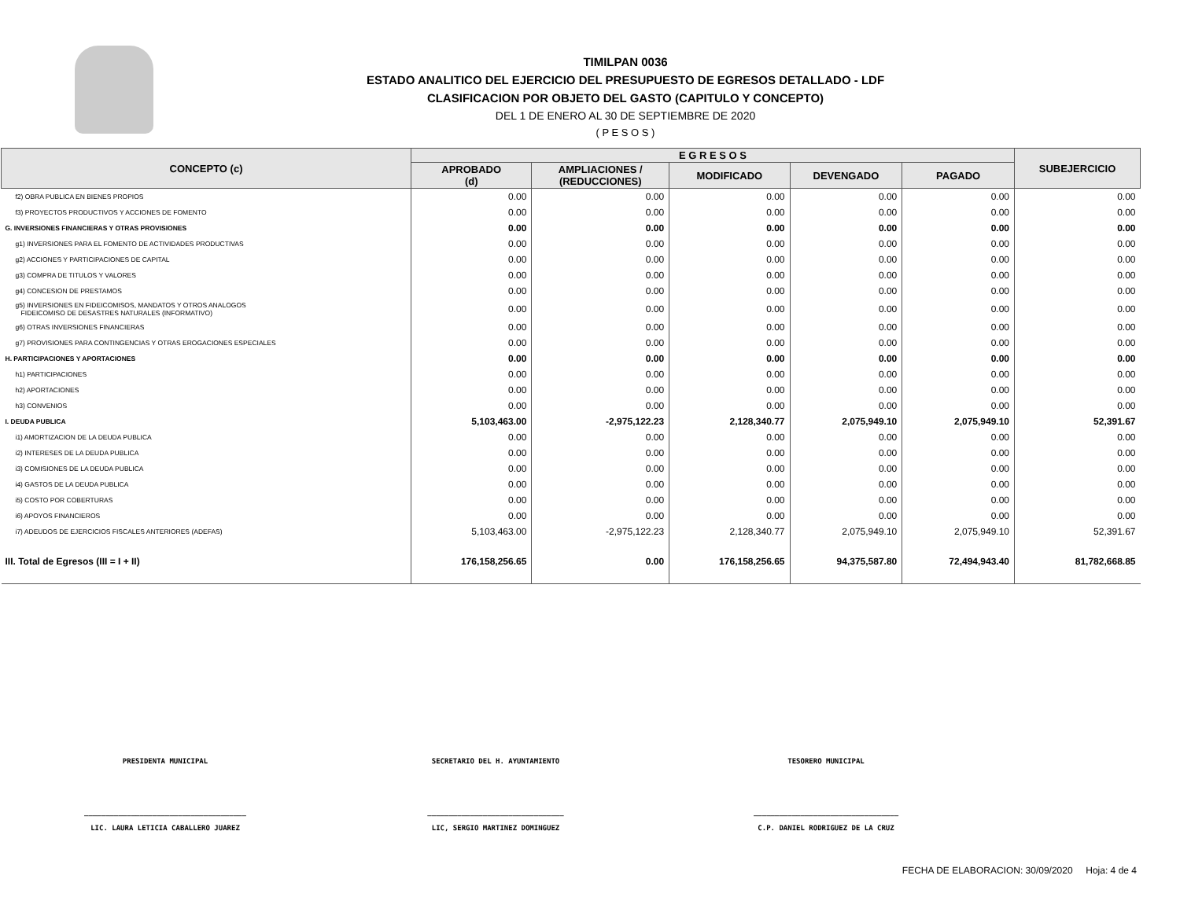TIMILPAN 0036
ESTADO ANALITICO DEL EJERCICIO DEL PRESUPUESTO DE EGRESOS DETALLADO - LDF
CLASIFICACION POR OBJETO DEL GASTO (CAPITULO Y CONCEPTO)
DEL 1 DE ENERO AL 30 DE SEPTIEMBRE DE 2020
( P E S O S )
| CONCEPTO (c) | E G R E S O S | | | | | SUBEJERCICIO |
| --- | --- | --- | --- | --- | --- | --- |
| | APROBADO (d) | AMPLIACIONES / (REDUCCIONES) | MODIFICADO | DEVENGADO | PAGADO | |
| f2) OBRA PUBLICA EN BIENES PROPIOS | 0.00 | 0.00 | 0.00 | 0.00 | 0.00 | 0.00 |
| f3) PROYECTOS PRODUCTIVOS Y ACCIONES DE FOMENTO | 0.00 | 0.00 | 0.00 | 0.00 | 0.00 | 0.00 |
| G. INVERSIONES FINANCIERAS Y OTRAS PROVISIONES | 0.00 | 0.00 | 0.00 | 0.00 | 0.00 | 0.00 |
| g1) INVERSIONES PARA EL FOMENTO DE ACTIVIDADES PRODUCTIVAS | 0.00 | 0.00 | 0.00 | 0.00 | 0.00 | 0.00 |
| g2) ACCIONES Y PARTICIPACIONES DE CAPITAL | 0.00 | 0.00 | 0.00 | 0.00 | 0.00 | 0.00 |
| g3) COMPRA DE TITULOS Y VALORES | 0.00 | 0.00 | 0.00 | 0.00 | 0.00 | 0.00 |
| g4) CONCESION DE PRESTAMOS | 0.00 | 0.00 | 0.00 | 0.00 | 0.00 | 0.00 |
| g5) INVERSIONES EN FIDEICOMISOS, MANDATOS Y OTROS ANALOGOS FIDEICOMISO DE DESASTRES NATURALES (INFORMATIVO) | 0.00 | 0.00 | 0.00 | 0.00 | 0.00 | 0.00 |
| g6) OTRAS INVERSIONES FINANCIERAS | 0.00 | 0.00 | 0.00 | 0.00 | 0.00 | 0.00 |
| g7) PROVISIONES PARA CONTINGENCIAS Y OTRAS EROGACIONES ESPECIALES | 0.00 | 0.00 | 0.00 | 0.00 | 0.00 | 0.00 |
| H. PARTICIPACIONES Y APORTACIONES | 0.00 | 0.00 | 0.00 | 0.00 | 0.00 | 0.00 |
| h1) PARTICIPACIONES | 0.00 | 0.00 | 0.00 | 0.00 | 0.00 | 0.00 |
| h2) APORTACIONES | 0.00 | 0.00 | 0.00 | 0.00 | 0.00 | 0.00 |
| h3) CONVENIOS | 0.00 | 0.00 | 0.00 | 0.00 | 0.00 | 0.00 |
| I. DEUDA PUBLICA | 5,103,463.00 | -2,975,122.23 | 2,128,340.77 | 2,075,949.10 | 2,075,949.10 | 52,391.67 |
| i1) AMORTIZACION DE LA DEUDA PUBLICA | 0.00 | 0.00 | 0.00 | 0.00 | 0.00 | 0.00 |
| i2) INTERESES DE LA DEUDA PUBLICA | 0.00 | 0.00 | 0.00 | 0.00 | 0.00 | 0.00 |
| i3) COMISIONES DE LA DEUDA PUBLICA | 0.00 | 0.00 | 0.00 | 0.00 | 0.00 | 0.00 |
| i4) GASTOS DE LA DEUDA PUBLICA | 0.00 | 0.00 | 0.00 | 0.00 | 0.00 | 0.00 |
| i5) COSTO POR COBERTURAS | 0.00 | 0.00 | 0.00 | 0.00 | 0.00 | 0.00 |
| i6) APOYOS FINANCIEROS | 0.00 | 0.00 | 0.00 | 0.00 | 0.00 | 0.00 |
| i7) ADEUDOS DE EJERCICIOS FISCALES ANTERIORES (ADEFAS) | 5,103,463.00 | -2,975,122.23 | 2,128,340.77 | 2,075,949.10 | 2,075,949.10 | 52,391.67 |
| III. Total de Egresos (III = I + II) | 176,158,256.65 | 0.00 | 176,158,256.65 | 94,375,587.80 | 72,494,943.40 | 81,782,668.85 |
PRESIDENTA MUNICIPAL SECRETARIO DEL H. AYUNTAMIENTO TESORERO MUNICIPAL
______________________________________
LIC. LAURA LETICIA CABALLERO JUAREZ
________________________________
LIC, SERGIO MARTINEZ DOMINGUEZ
__________________________________
C.P. DANIEL RODRIGUEZ DE LA CRUZ
FECHA DE ELABORACION: 30/09/2020 Hoja: 4 de 4